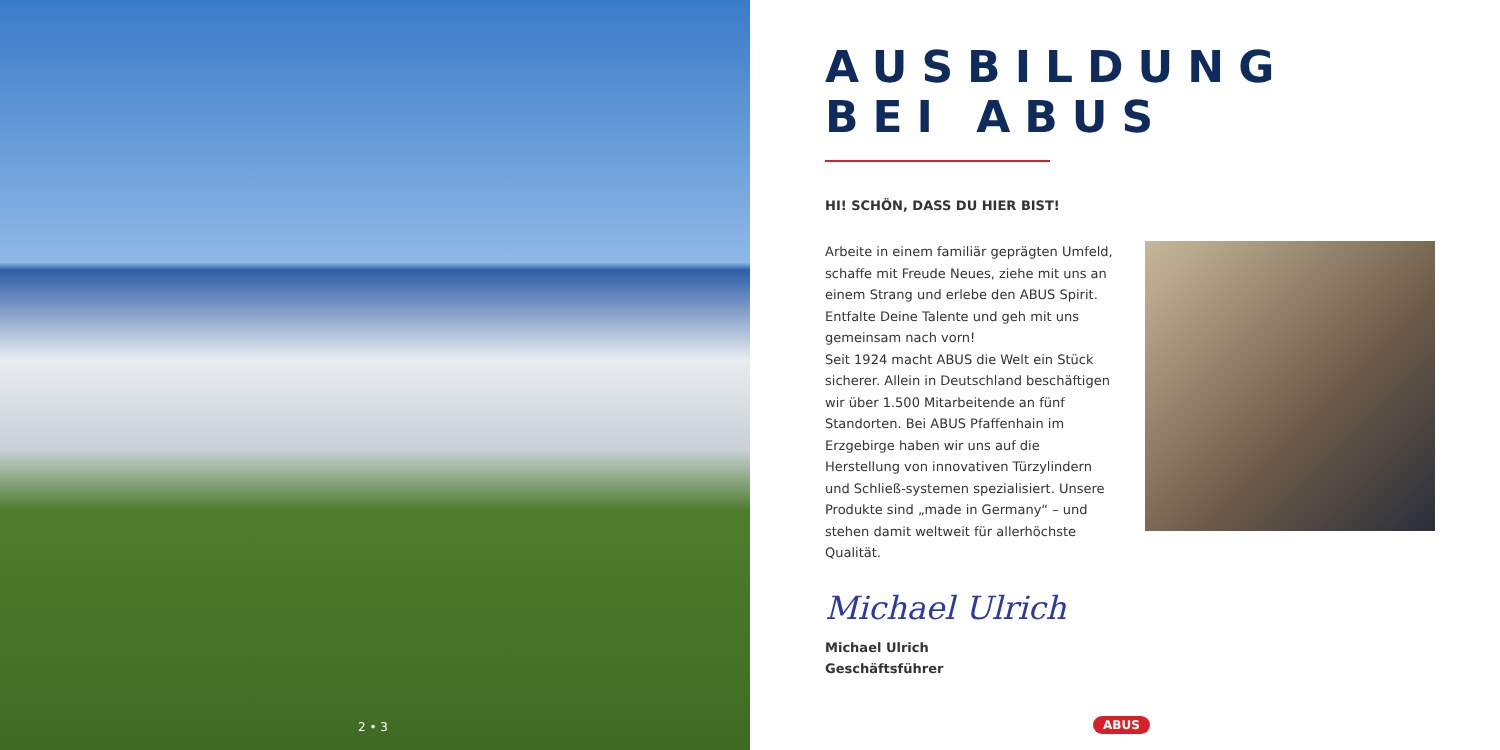2 • 3
AUSBILDUNG
BEI ABUS
HI! SCHÖN, DASS DU HIER BIST!
Arbeite in einem familiär geprägten Umfeld, schaffe mit Freude Neues, ziehe mit uns an einem Strang und erlebe den ABUS Spirit. Entfalte Deine Talente und geh mit uns gemeinsam nach vorn!
Seit 1924 macht ABUS die Welt ein Stück sicherer. Allein in Deutschland beschäftigen wir über 1.500 Mitarbeitende an fünf Standorten. Bei ABUS Pfaffenhain im Erzgebirge haben wir uns auf die Herstellung von innovativen Türzylindern und Schließ-systemen spezialisiert. Unsere Produkte sind „made in Germany“ – und stehen damit weltweit für allerhöchste Qualität.
Michael Ulrich
Michael Ulrich
Geschäftsführer
ABUS